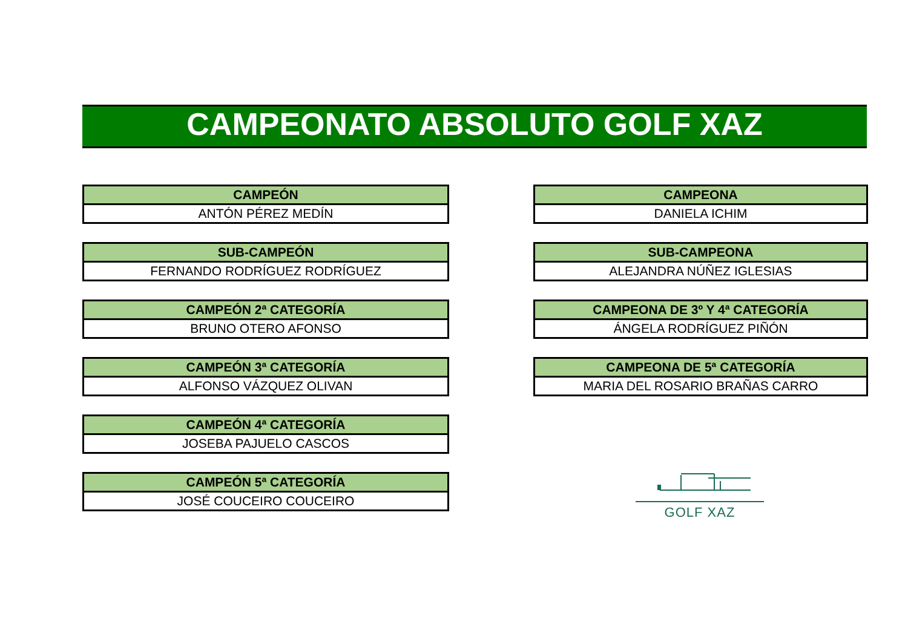CAMPEONATO ABSOLUTO GOLF XAZ
| CAMPEÓN |
| --- |
| ANTÓN PÉREZ MEDÍN |
| SUB-CAMPEÓN |
| --- |
| FERNANDO RODRÍGUEZ RODRÍGUEZ |
| CAMPEÓN 2ª CATEGORÍA |
| --- |
| BRUNO OTERO AFONSO |
| CAMPEÓN 3ª CATEGORÍA |
| --- |
| ALFONSO VÁZQUEZ OLIVAN |
| CAMPEÓN 4ª CATEGORÍA |
| --- |
| JOSEBA PAJUELO CASCOS |
| CAMPEÓN 5ª CATEGORÍA |
| --- |
| JOSÉ COUCEIRO COUCEIRO |
| CAMPEONA |
| --- |
| DANIELA ICHIM |
| SUB-CAMPEONA |
| --- |
| ALEJANDRA NÚÑEZ IGLESIAS |
| CAMPEONA DE 3º Y 4ª CATEGORÍA |
| --- |
| ÁNGELA RODRÍGUEZ PIÑÓN |
| CAMPEONA DE 5ª CATEGORÍA |
| --- |
| MARIA DEL ROSARIO BRAÑAS CARRO |
GOLF XAZ